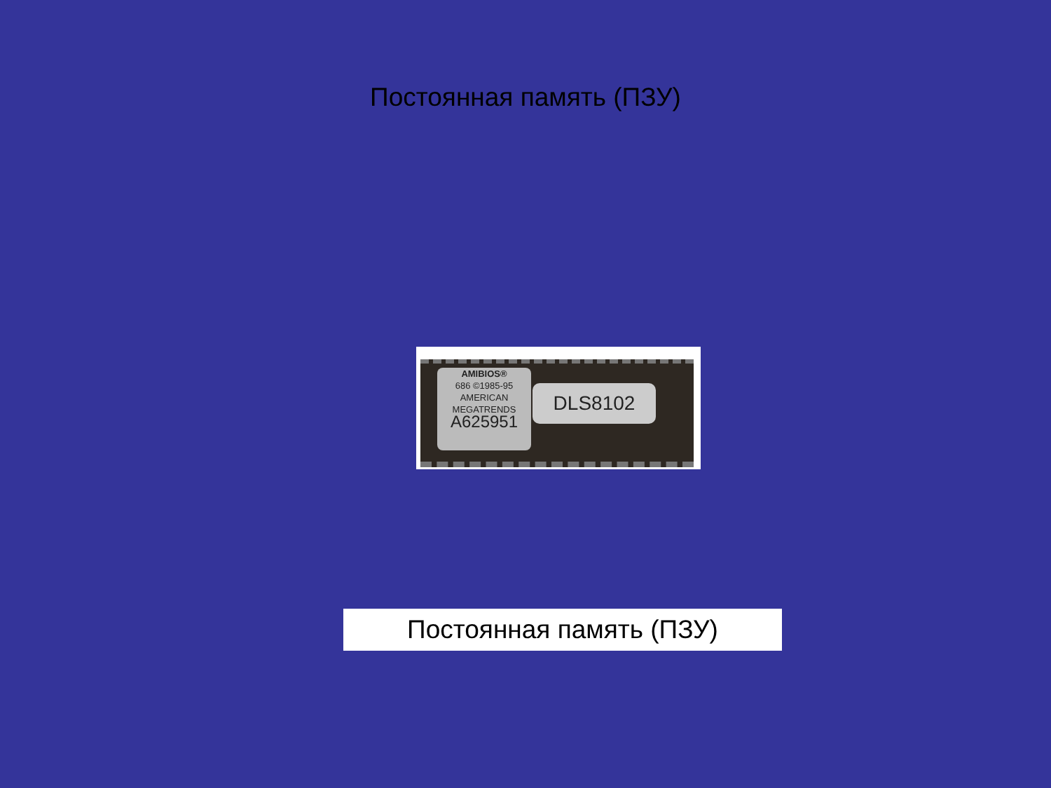Постоянная память (ПЗУ)
AMIBIOS®
686 ©1985-95
AMERICAN
MEGATRENDS
A625951
DLS8102
Постоянная память (ПЗУ)